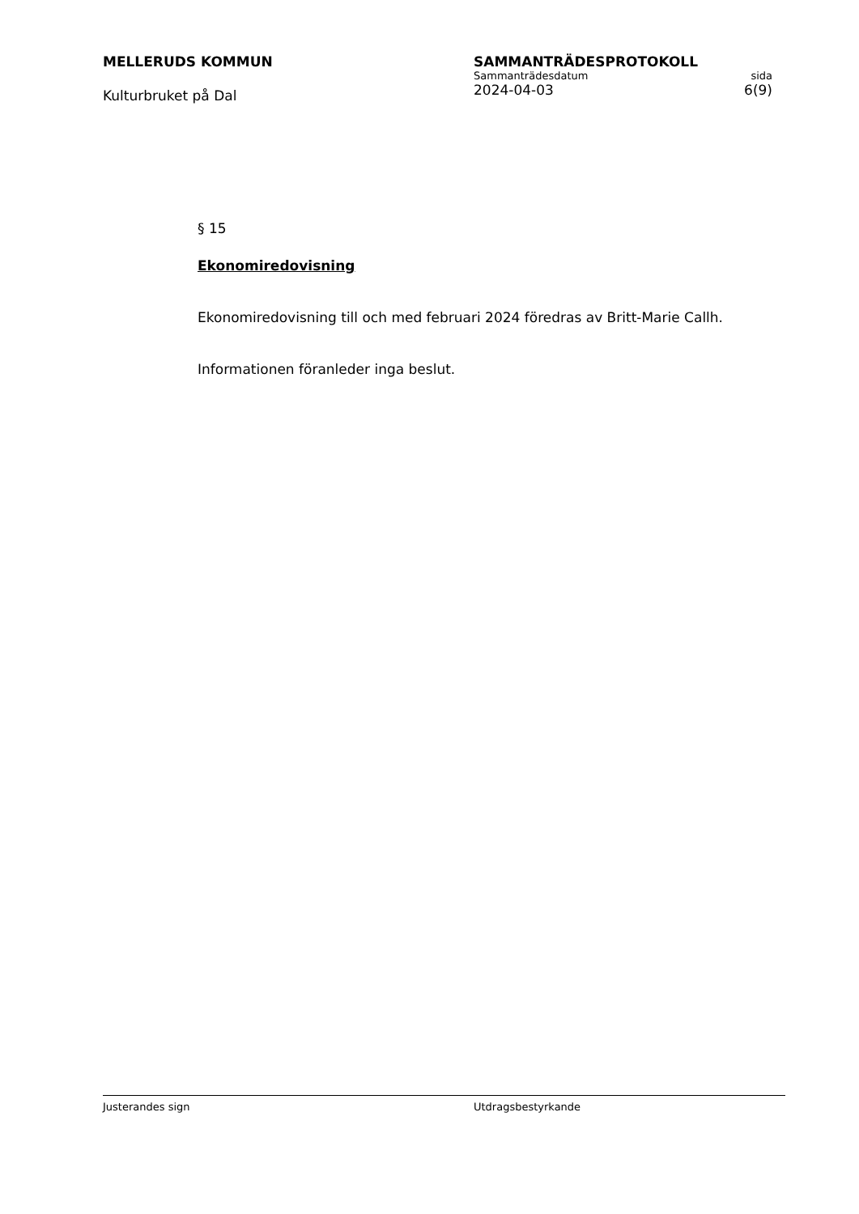MELLERUDS KOMMUN
Kulturbruket på Dal
SAMMANTRÄDESPROTOKOLL
Sammanträdesdatum sida
2024-04-03 6(9)
§ 15
Ekonomiredovisning
Ekonomiredovisning till och med februari 2024 föredras av Britt-Marie Callh.
Informationen föranleder inga beslut.
Justerandes sign Utdragsbestyrkande